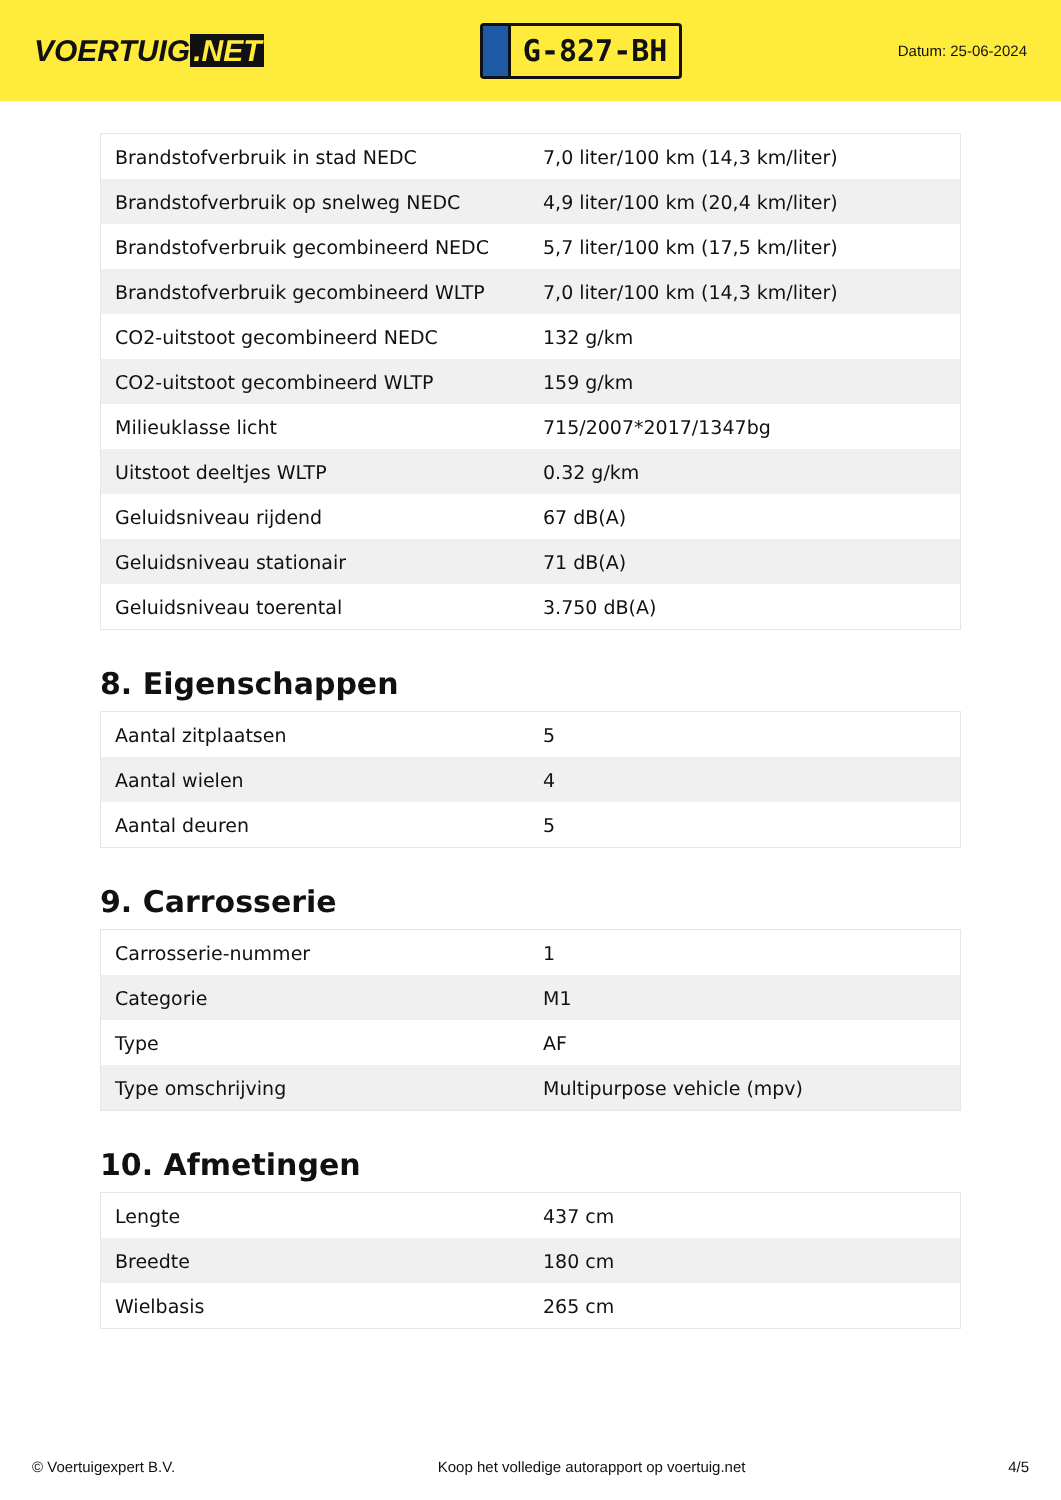VOERTUIG.NET
G-827-BH
Datum: 25-06-2024
| Brandstofverbruik in stad NEDC | 7,0 liter/100 km (14,3 km/liter) |
| Brandstofverbruik op snelweg NEDC | 4,9 liter/100 km (20,4 km/liter) |
| Brandstofverbruik gecombineerd NEDC | 5,7 liter/100 km (17,5 km/liter) |
| Brandstofverbruik gecombineerd WLTP | 7,0 liter/100 km (14,3 km/liter) |
| CO2-uitstoot gecombineerd NEDC | 132 g/km |
| CO2-uitstoot gecombineerd WLTP | 159 g/km |
| Milieuklasse licht | 715/2007*2017/1347bg |
| Uitstoot deeltjes WLTP | 0.32 g/km |
| Geluidsniveau rijdend | 67 dB(A) |
| Geluidsniveau stationair | 71 dB(A) |
| Geluidsniveau toerental | 3.750 dB(A) |
8. Eigenschappen
| Aantal zitplaatsen | 5 |
| Aantal wielen | 4 |
| Aantal deuren | 5 |
9. Carrosserie
| Carrosserie-nummer | 1 |
| Categorie | M1 |
| Type | AF |
| Type omschrijving | Multipurpose vehicle (mpv) |
10. Afmetingen
| Lengte | 437 cm |
| Breedte | 180 cm |
| Wielbasis | 265 cm |
© Voertuigexpert B.V. Koop het volledige autorapport op voertuig.net 4/5